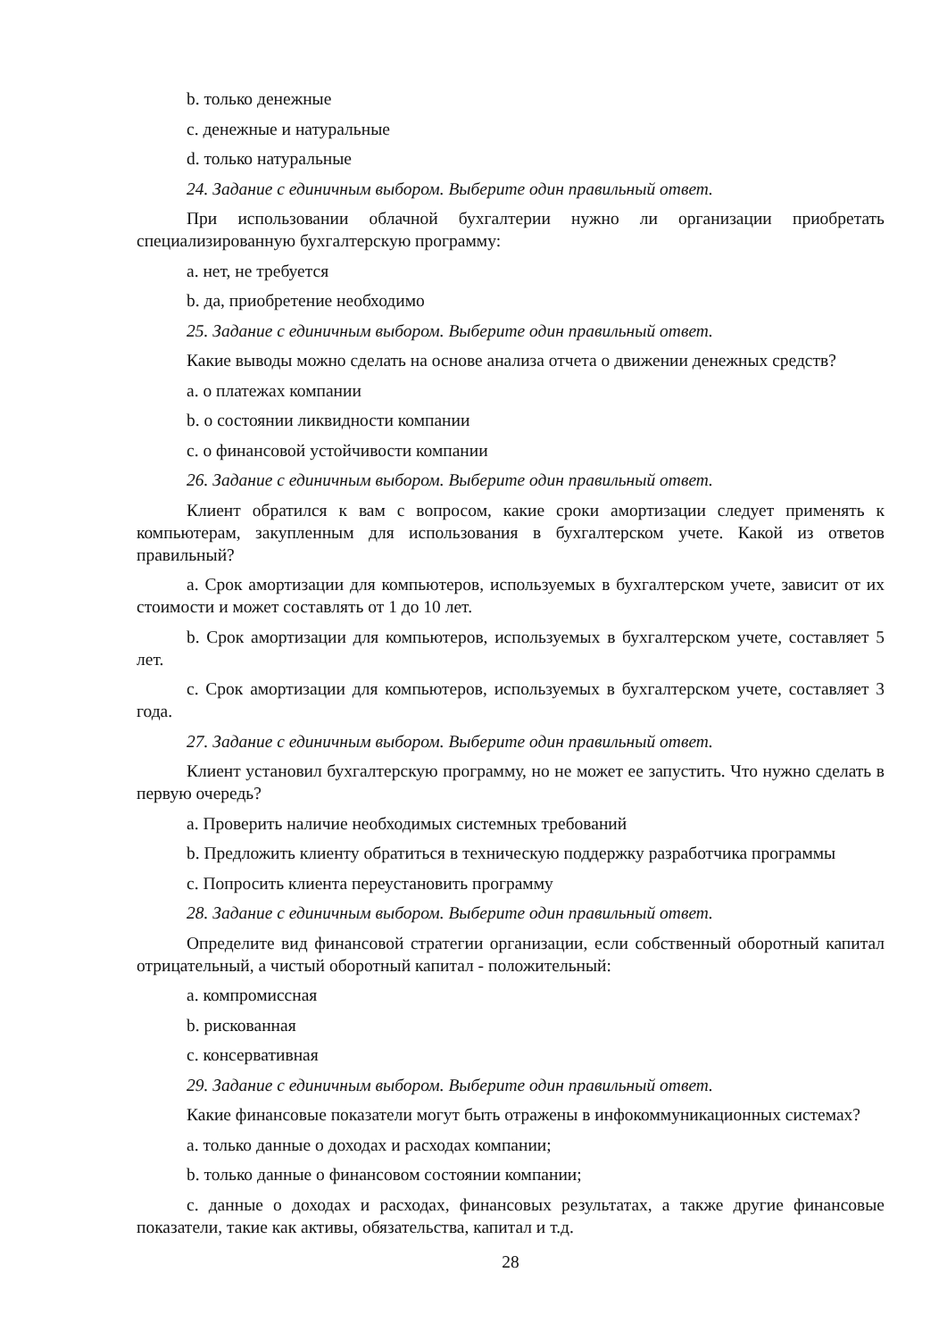b. только денежные
c. денежные и натуральные
d. только натуральные
24. Задание с единичным выбором. Выберите один правильный ответ.
При использовании облачной бухгалтерии нужно ли организации приобретать специализированную бухгалтерскую программу:
a. нет, не требуется
b. да, приобретение необходимо
25. Задание с единичным выбором. Выберите один правильный ответ.
Какие выводы можно сделать на основе анализа отчета о движении денежных средств?
a. о платежах компании
b. о состоянии ликвидности компании
c. о финансовой устойчивости компании
26. Задание с единичным выбором. Выберите один правильный ответ.
Клиент обратился к вам с вопросом, какие сроки амортизации следует применять к компьютерам, закупленным для использования в бухгалтерском учете. Какой из ответов правильный?
a. Срок амортизации для компьютеров, используемых в бухгалтерском учете, зависит от их стоимости и может составлять от 1 до 10 лет.
b. Срок амортизации для компьютеров, используемых в бухгалтерском учете, составляет 5 лет.
c. Срок амортизации для компьютеров, используемых в бухгалтерском учете, составляет 3 года.
27. Задание с единичным выбором. Выберите один правильный ответ.
Клиент установил бухгалтерскую программу, но не может ее запустить. Что нужно сделать в первую очередь?
a. Проверить наличие необходимых системных требований
b. Предложить клиенту обратиться в техническую поддержку разработчика программы
c. Попросить клиента переустановить программу
28. Задание с единичным выбором. Выберите один правильный ответ.
Определите вид финансовой стратегии организации, если собственный оборотный капитал отрицательный, а чистый оборотный капитал - положительный:
a. компромиссная
b. рискованная
c. консервативная
29. Задание с единичным выбором. Выберите один правильный ответ.
Какие финансовые показатели могут быть отражены в инфокоммуникационных системах?
a. только данные о доходах и расходах компании;
b. только данные о финансовом состоянии компании;
c. данные о доходах и расходах, финансовых результатах, а также другие финансовые показатели, такие как активы, обязательства, капитал и т.д.
28